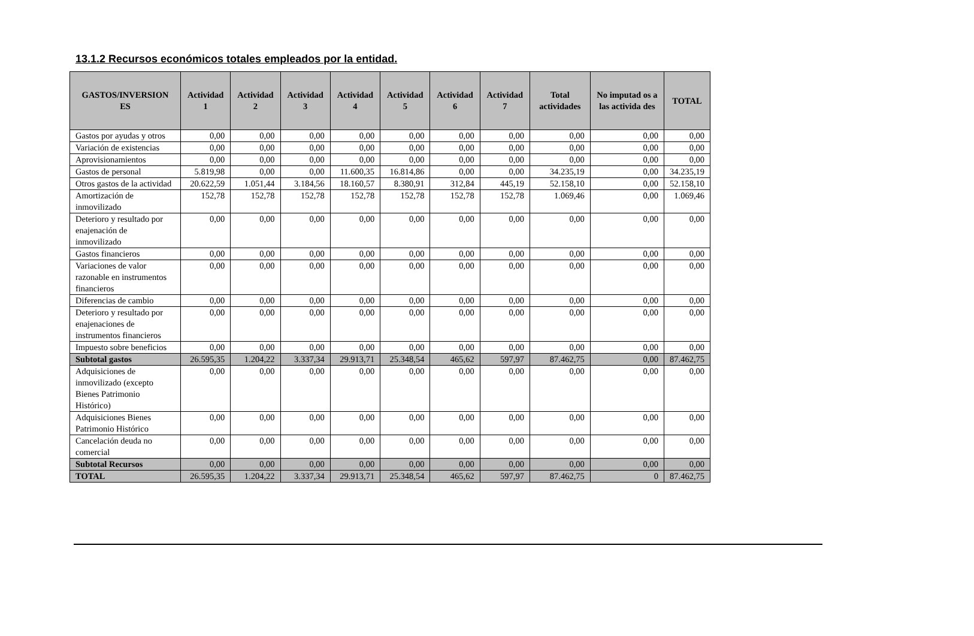13.1.2 Recursos económicos totales empleados por la entidad.
| GASTOS/INVERSION ES | Actividad 1 | Actividad 2 | Actividad 3 | Actividad 4 | Actividad 5 | Actividad 6 | Actividad 7 | Total actividades | No imputad os a las activida des | TOTAL |
| --- | --- | --- | --- | --- | --- | --- | --- | --- | --- | --- |
| Gastos por ayudas y otros | 0,00 | 0,00 | 0,00 | 0,00 | 0,00 | 0,00 | 0,00 | 0,00 | 0,00 | 0,00 |
| Variación de existencias | 0,00 | 0,00 | 0,00 | 0,00 | 0,00 | 0,00 | 0,00 | 0,00 | 0,00 | 0,00 |
| Aprovisionamientos | 0,00 | 0,00 | 0,00 | 0,00 | 0,00 | 0,00 | 0,00 | 0,00 | 0,00 | 0,00 |
| Gastos de personal | 5.819,98 | 0,00 | 0,00 | 11.600,35 | 16.814,86 | 0,00 | 0,00 | 34.235,19 | 0,00 | 34.235,19 |
| Otros gastos de la actividad | 20.622,59 | 1.051,44 | 3.184,56 | 18.160,57 | 8.380,91 | 312,84 | 445,19 | 52.158,10 | 0,00 | 52.158,10 |
| Amortización de inmovilizado | 152,78 | 152,78 | 152,78 | 152,78 | 152,78 | 152,78 | 152,78 | 1.069,46 | 0,00 | 1.069,46 |
| Deterioro y resultado por enajenación de inmovilizado | 0,00 | 0,00 | 0,00 | 0,00 | 0,00 | 0,00 | 0,00 | 0,00 | 0,00 | 0,00 |
| Gastos financieros | 0,00 | 0,00 | 0,00 | 0,00 | 0,00 | 0,00 | 0,00 | 0,00 | 0,00 | 0,00 |
| Variaciones de valor razonable en instrumentos financieros | 0,00 | 0,00 | 0,00 | 0,00 | 0,00 | 0,00 | 0,00 | 0,00 | 0,00 | 0,00 |
| Diferencias de cambio | 0,00 | 0,00 | 0,00 | 0,00 | 0,00 | 0,00 | 0,00 | 0,00 | 0,00 | 0,00 |
| Deterioro y resultado por enajenaciones de instrumentos financieros | 0,00 | 0,00 | 0,00 | 0,00 | 0,00 | 0,00 | 0,00 | 0,00 | 0,00 | 0,00 |
| Impuesto sobre beneficios | 0,00 | 0,00 | 0,00 | 0,00 | 0,00 | 0,00 | 0,00 | 0,00 | 0,00 | 0,00 |
| Subtotal gastos | 26.595,35 | 1.204,22 | 3.337,34 | 29.913,71 | 25.348,54 | 465,62 | 597,97 | 87.462,75 | 0,00 | 87.462,75 |
| Adquisiciones de inmovilizado (excepto Bienes Patrimonio Histórico) | 0,00 | 0,00 | 0,00 | 0,00 | 0,00 | 0,00 | 0,00 | 0,00 | 0,00 | 0,00 |
| Adquisiciones Bienes Patrimonio Histórico | 0,00 | 0,00 | 0,00 | 0,00 | 0,00 | 0,00 | 0,00 | 0,00 | 0,00 | 0,00 |
| Cancelación deuda no comercial | 0,00 | 0,00 | 0,00 | 0,00 | 0,00 | 0,00 | 0,00 | 0,00 | 0,00 | 0,00 |
| Subtotal Recursos | 0,00 | 0,00 | 0,00 | 0,00 | 0,00 | 0,00 | 0,00 | 0,00 | 0,00 | 0,00 |
| TOTAL | 26.595,35 | 1.204,22 | 3.337,34 | 29.913,71 | 25.348,54 | 465,62 | 597,97 | 87.462,75 | 0 | 87.462,75 |